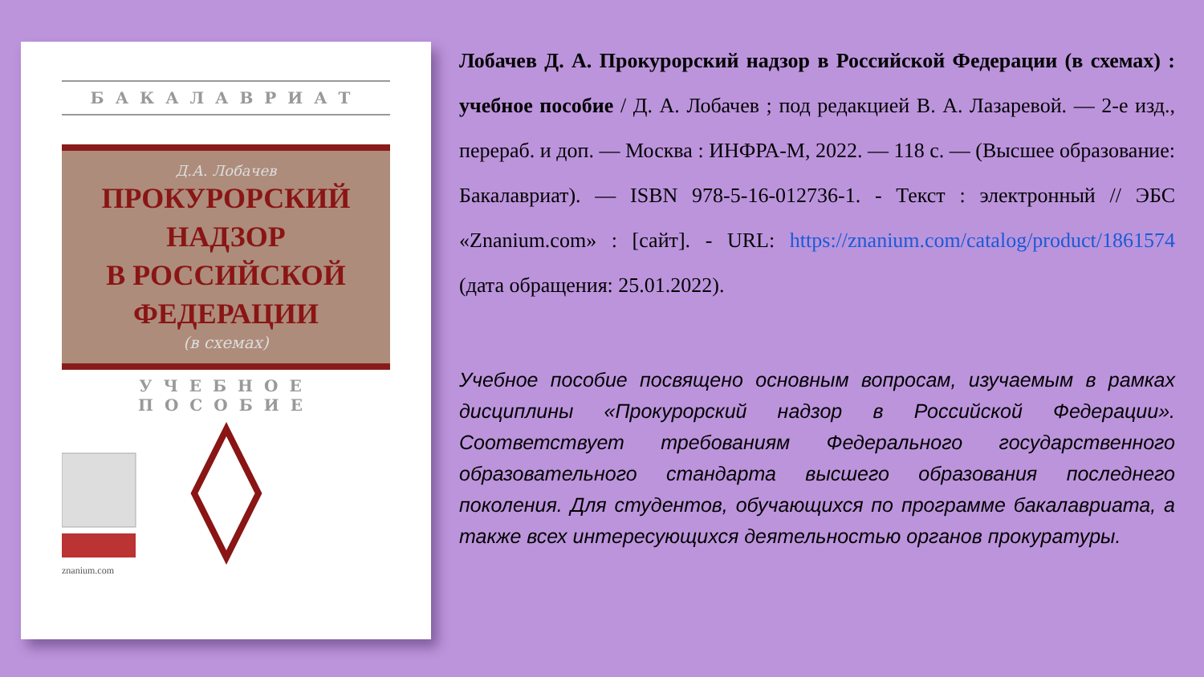БАКАЛАВРИАТ
Д.А. Лобачев
ПРОКУРОРСКИЙ
НАДЗОР
В РОССИЙСКОЙ
ФЕДЕРАЦИИ
(в схемах)
УЧЕБНОЕ ПОСОБИЕ
znanium.com
Лобачев Д. А. Прокурорский надзор в Российской Федерации (в схемах) : учебное пособие / Д. А. Лобачев ; под редакцией В. А. Лазаревой. — 2-е изд., перераб. и доп. — Москва : ИНФРА-М, 2022. — 118 с. — (Высшее образование: Бакалавриат). — ISBN 978-5-16-012736-1. - Текст : электронный // ЭБС «Znanium.com» : [сайт]. - URL: https://znanium.com/catalog/product/1861574 (дата обращения: 25.01.2022).
Учебное пособие посвящено основным вопросам, изучаемым в рамках дисциплины «Прокурорский надзор в Российской Федерации». Соответствует требованиям Федерального государственного образовательного стандарта высшего образования последнего поколения. Для студентов, обучающихся по программе бакалавриата, а также всех интересующихся деятельностью органов прокуратуры.